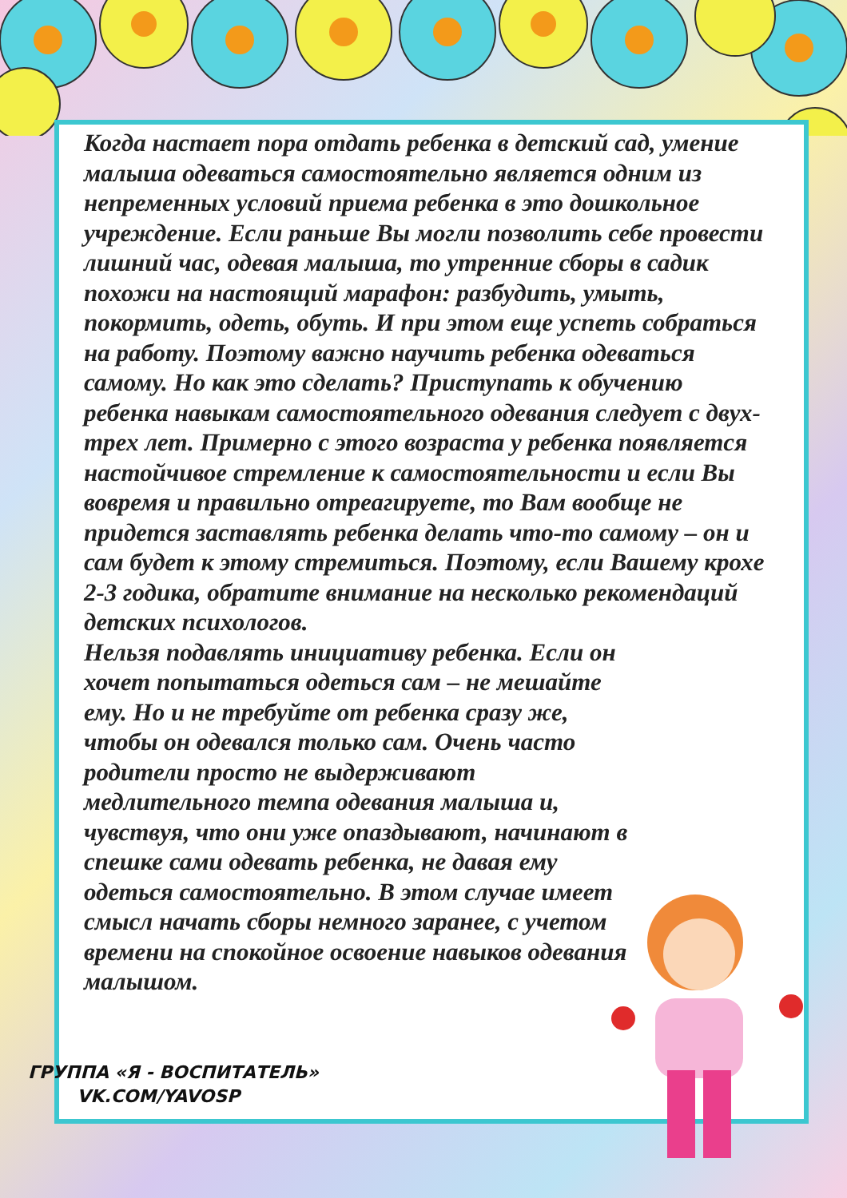Когда настает пора отдать ребенка в детский сад, умение малыша одеваться самостоятельно является одним из непременных условий приема ребенка в это дошкольное учреждение. Если раньше Вы могли позволить себе провести лишний час, одевая малыша, то утренние сборы в садик похожи на настоящий марафон: разбудить, умыть, покормить, одеть, обуть. И при этом еще успеть собраться на работу. Поэтому важно научить ребенка одеваться самому. Но как это сделать? Приступать к обучению ребенка навыкам самостоятельного одевания следует с двух-трех лет. Примерно с этого возраста у ребенка появляется настойчивое стремление к самостоятельности и если Вы вовремя и правильно отреагируете, то Вам вообще не придется заставлять ребенка делать что-то самому – он и сам будет к этому стремиться. Поэтому, если Вашему крохе 2-3 годика, обратите внимание на несколько рекомендаций детских психологов.
Нельзя подавлять инициативу ребенка. Если он хочет попытаться одеться сам – не мешайте ему. Но и не требуйте от ребенка сразу же, чтобы он одевался только сам. Очень часто родители просто не выдерживают медлительного темпа одевания малыша и, чувствуя, что они уже опаздывают, начинают в спешке сами одевать ребенка, не давая ему одеться самостоятельно. В этом случае имеет смысл начать сборы немного заранее, с учетом времени на спокойное освоение навыков одевания малышом.
ГРУППА «Я - ВОСПИТАТЕЛЬ»
VK.COM/YAVOSP